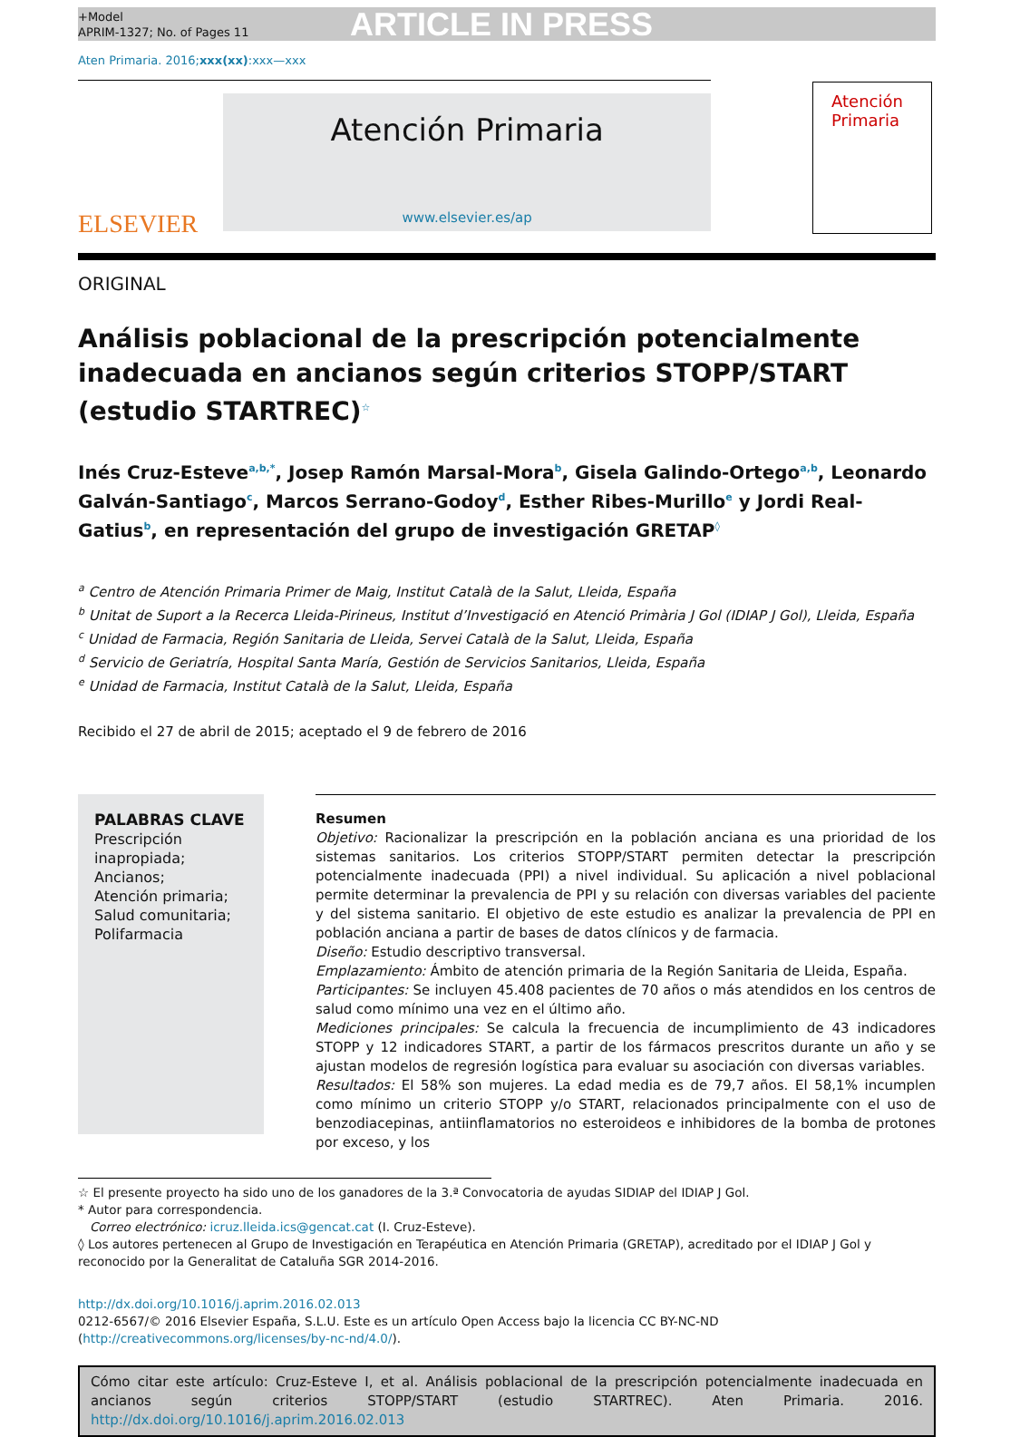+Model
APRIM-1327; No. of Pages 11
ARTICLE IN PRESS
Aten Primaria. 2016;xxx(xx):xxx—xxx
ELSEVIER
Atención Primaria
www.elsevier.es/ap
Atención
Primaria
ORIGINAL
Análisis poblacional de la prescripción potencialmente inadecuada en ancianos según criterios STOPP/START (estudio STARTREC)<sup>☆</sup>
Inés Cruz-Esteve<sup>a,b,*</sup>, Josep Ramón Marsal-Mora<sup>b</sup>, Gisela Galindo-Ortego<sup>a,b</sup>, Leonardo Galván-Santiago<sup>c</sup>, Marcos Serrano-Godoy<sup>d</sup>, Esther Ribes-Murillo<sup>e</sup> y Jordi Real-Gatius<sup>b</sup>, en representación del grupo de investigación GRETAP<sup>◊</sup>
<sup>a</sup> Centro de Atención Primaria Primer de Maig, Institut Català de la Salut, Lleida, España
<sup>b</sup> Unitat de Suport a la Recerca Lleida-Pirineus, Institut d’Investigació en Atenció Primària J Gol (IDIAP J Gol), Lleida, España
<sup>c</sup> Unidad de Farmacia, Región Sanitaria de Lleida, Servei Català de la Salut, Lleida, España
<sup>d</sup> Servicio de Geriatría, Hospital Santa María, Gestión de Servicios Sanitarios, Lleida, España
<sup>e</sup> Unidad de Farmacia, Institut Català de la Salut, Lleida, España
Recibido el 27 de abril de 2015; aceptado el 9 de febrero de 2016
PALABRAS CLAVE
Prescripción inapropiada;
Ancianos;
Atención primaria;
Salud comunitaria;
Polifarmacia
Resumen
Objetivo: Racionalizar la prescripción en la población anciana es una prioridad de los sistemas sanitarios. Los criterios STOPP/START permiten detectar la prescripción potencialmente inadecuada (PPI) a nivel individual. Su aplicación a nivel poblacional permite determinar la prevalencia de PPI y su relación con diversas variables del paciente y del sistema sanitario. El objetivo de este estudio es analizar la prevalencia de PPI en población anciana a partir de bases de datos clínicos y de farmacia.
Diseño: Estudio descriptivo transversal.
Emplazamiento: Ámbito de atención primaria de la Región Sanitaria de Lleida, España.
Participantes: Se incluyen 45.408 pacientes de 70 años o más atendidos en los centros de salud como mínimo una vez en el último año.
Mediciones principales: Se calcula la frecuencia de incumplimiento de 43 indicadores STOPP y 12 indicadores START, a partir de los fármacos prescritos durante un año y se ajustan modelos de regresión logística para evaluar su asociación con diversas variables.
Resultados: El 58% son mujeres. La edad media es de 79,7 años. El 58,1% incumplen como mínimo un criterio STOPP y/o START, relacionados principalmente con el uso de benzodiacepinas, antiinflamatorios no esteroideos e inhibidores de la bomba de protones por exceso, y los
☆ El presente proyecto ha sido uno de los ganadores de la 3.ª Convocatoria de ayudas SIDIAP del IDIAP J Gol.
* Autor para correspondencia.
Correo electrónico: icruz.lleida.ics@gencat.cat (I. Cruz-Esteve).
◊ Los autores pertenecen al Grupo de Investigación en Terapéutica en Atención Primaria (GRETAP), acreditado por el IDIAP J Gol y reconocido por la Generalitat de Cataluña SGR 2014-2016.
http://dx.doi.org/10.1016/j.aprim.2016.02.013
0212-6567/© 2016 Elsevier España, S.L.U. Este es un artículo Open Access bajo la licencia CC BY-NC-ND (http://creativecommons.org/licenses/by-nc-nd/4.0/).
Cómo citar este artículo: Cruz-Esteve I, et al. Análisis poblacional de la prescripción potencialmente inadecuada en ancianos según criterios STOPP/START (estudio STARTREC). Aten Primaria. 2016. http://dx.doi.org/10.1016/j.aprim.2016.02.013